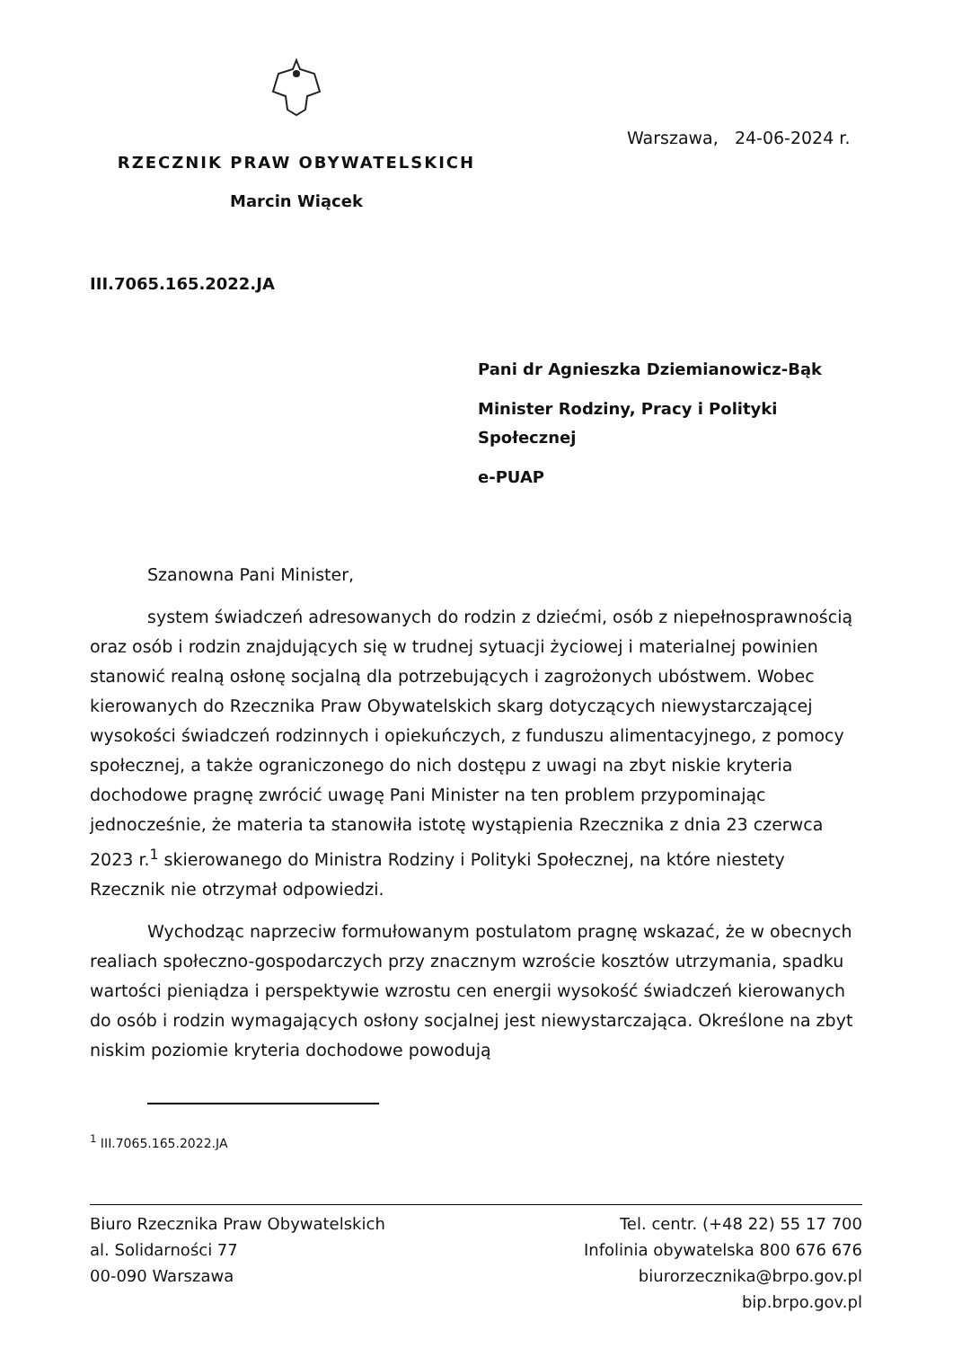Warszawa, 24-06-2024 r.
RZECZNIK PRAW OBYWATELSKICH
Marcin Wiącek
III.7065.165.2022.JA
Pani dr Agnieszka Dziemianowicz-Bąk
Minister Rodziny, Pracy i Polityki
Społecznej
e-PUAP
Szanowna Pani Minister,
system świadczeń adresowanych do rodzin z dziećmi, osób z niepełnosprawnością oraz osób i rodzin znajdujących się w trudnej sytuacji życiowej i materialnej powinien stanowić realną osłonę socjalną dla potrzebujących i zagrożonych ubóstwem. Wobec kierowanych do Rzecznika Praw Obywatelskich skarg dotyczących niewystarczającej wysokości świadczeń rodzinnych i opiekuńczych, z funduszu alimentacyjnego, z pomocy społecznej, a także ograniczonego do nich dostępu z uwagi na zbyt niskie kryteria dochodowe pragnę zwrócić uwagę Pani Minister na ten problem przypominając jednocześnie, że materia ta stanowiła istotę wystąpienia Rzecznika z dnia 23 czerwca 2023 r.<sup>1</sup> skierowanego do Ministra Rodziny i Polityki Społecznej, na które niestety Rzecznik nie otrzymał odpowiedzi.
Wychodząc naprzeciw formułowanym postulatom pragnę wskazać, że w obecnych realiach społeczno-gospodarczych przy znacznym wzroście kosztów utrzymania, spadku wartości pieniądza i perspektywie wzrostu cen energii wysokość świadczeń kierowanych do osób i rodzin wymagających osłony socjalnej jest niewystarczająca. Określone na zbyt niskim poziomie kryteria dochodowe powodują
<sup>1</sup> III.7065.165.2022.JA
Biuro Rzecznika Praw Obywatelskich
al. Solidarności 77
00-090 Warszawa
Tel. centr. (+48 22) 55 17 700
Infolinia obywatelska 800 676 676
biurorzecznika@brpo.gov.pl
bip.brpo.gov.pl